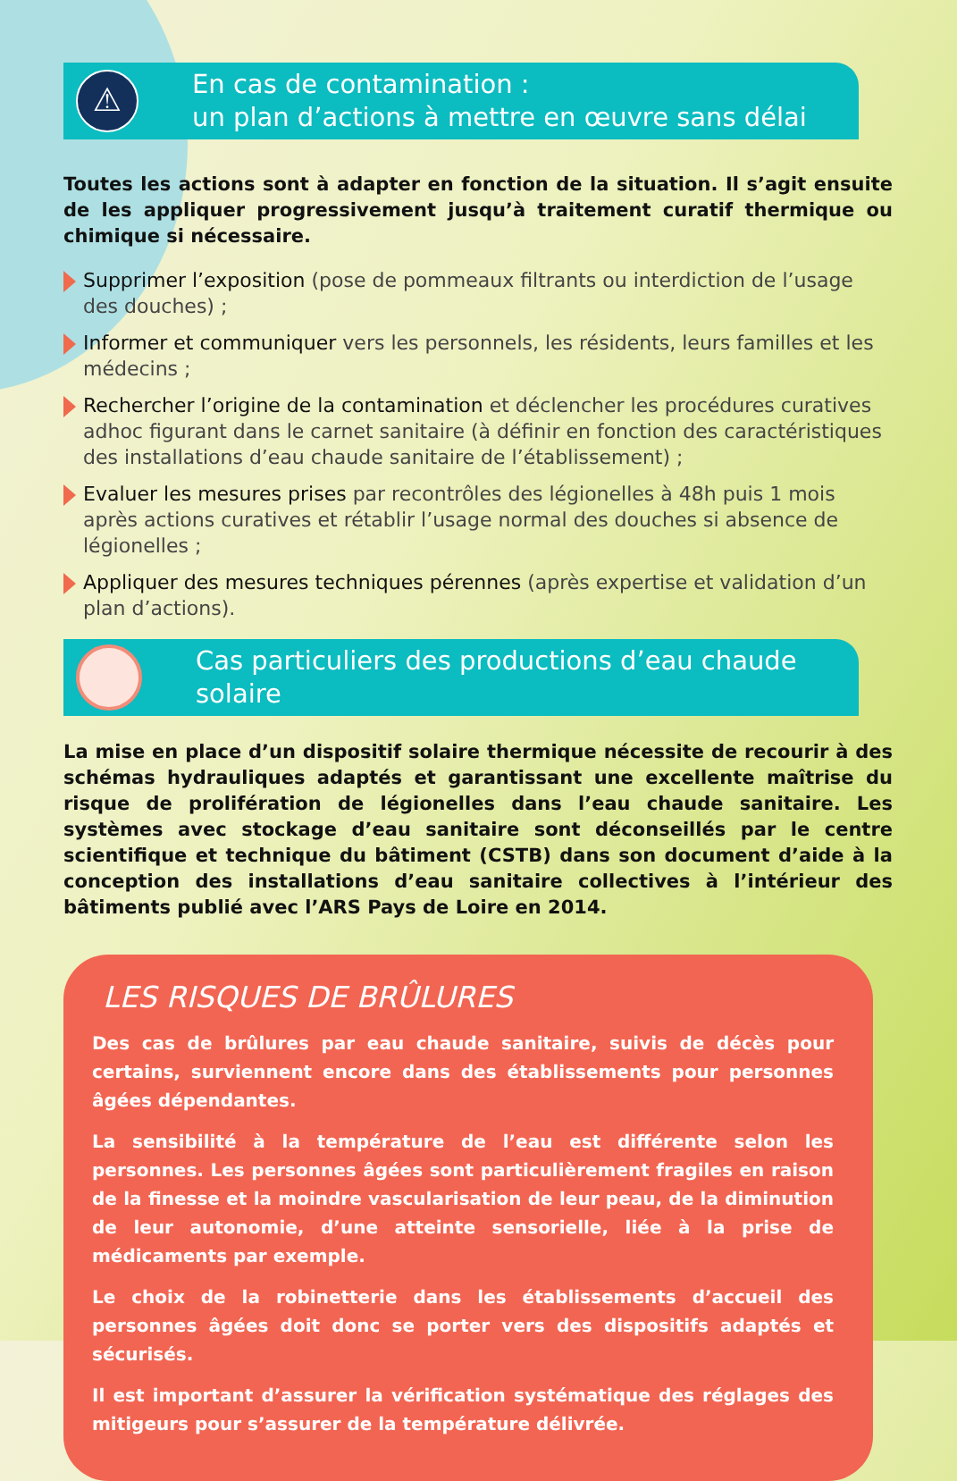⚠
En cas de contamination :
un plan d’actions à mettre en œuvre sans délai
Toutes les actions sont à adapter en fonction de la situation. Il s’agit ensuite de les appliquer progressivement jusqu’à traitement curatif thermique ou chimique si nécessaire.
Supprimer l’exposition (pose de pommeaux filtrants ou interdiction de l’usage des douches) ;
Informer et communiquer vers les personnels, les résidents, leurs familles et les médecins ;
Rechercher l’origine de la contamination et déclencher les procédures curatives adhoc figurant dans le carnet sanitaire (à définir en fonction des caractéristiques des installations d’eau chaude sanitaire de l’établissement) ;
Evaluer les mesures prises par recontrôles des légionelles à 48h puis 1 mois après actions curatives et rétablir l’usage normal des douches si absence de légionelles ;
Appliquer des mesures techniques pérennes (après expertise et validation d’un plan d’actions).
Cas particuliers des productions d’eau chaude solaire
La mise en place d’un dispositif solaire thermique nécessite de recourir à des schémas hydrauliques adaptés et garantissant une excellente maîtrise du risque de prolifération de légionelles dans l’eau chaude sanitaire. Les systèmes avec stockage d’eau sanitaire sont déconseillés par le centre scientifique et technique du bâtiment (CSTB) dans son document d’aide à la conception des installations d’eau sanitaire collectives à l’intérieur des bâtiments publié avec l’ARS Pays de Loire en 2014.
LES RISQUES DE BRÛLURES
Des cas de brûlures par eau chaude sanitaire, suivis de décès pour certains, surviennent encore dans des établissements pour personnes âgées dépendantes.
La sensibilité à la température de l’eau est différente selon les personnes. Les personnes âgées sont particulièrement fragiles en raison de la finesse et la moindre vascularisation de leur peau, de la diminution de leur autonomie, d’une atteinte sensorielle, liée à la prise de médicaments par exemple.
Le choix de la robinetterie dans les établissements d’accueil des personnes âgées doit donc se porter vers des dispositifs adaptés et sécurisés.
Il est important d’assurer la vérification systématique des réglages des mitigeurs pour s’assurer de la température délivrée.